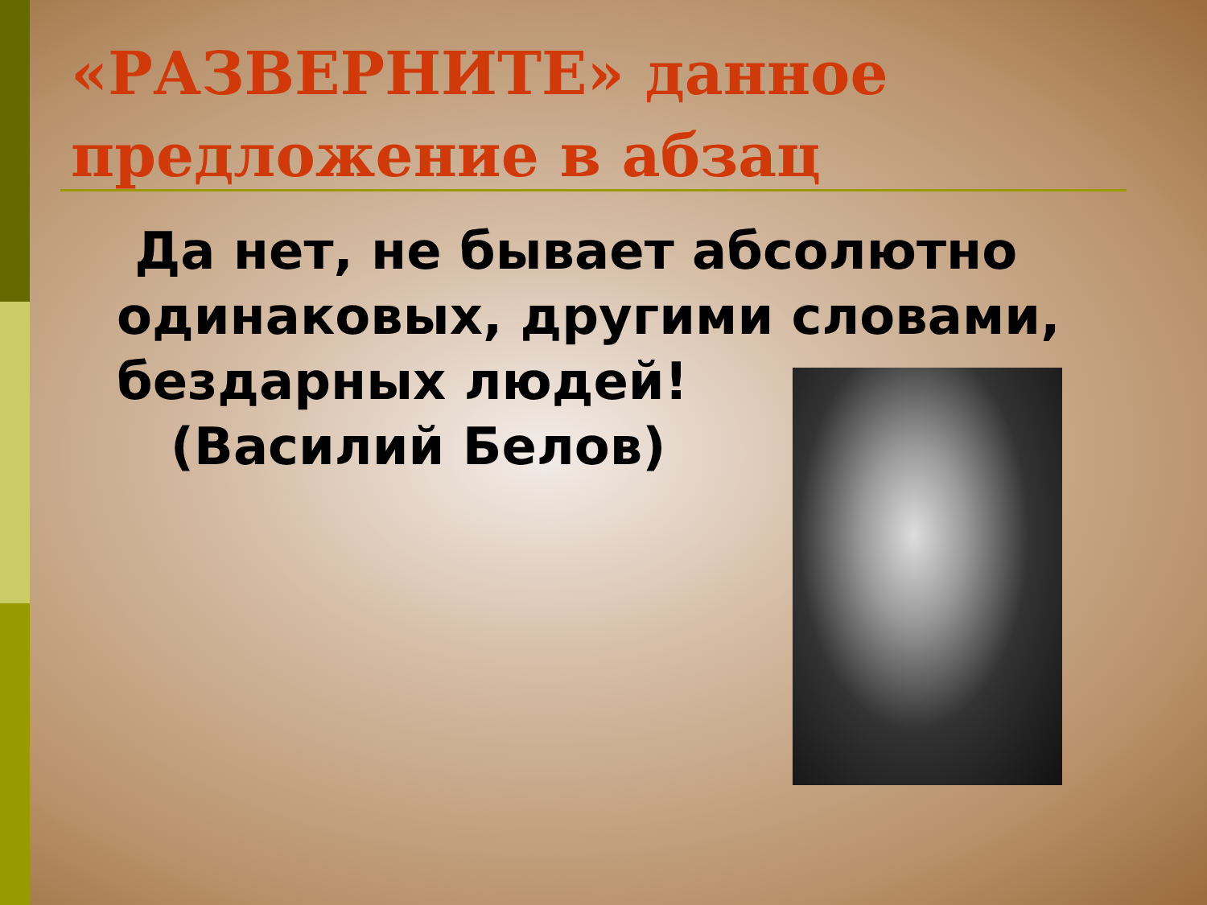«РАЗВЕРНИТЕ» данное предложение в абзац
Да нет, не бывает абсолютно одинаковых, другими словами, бездарных людей!
(Василий Белов)